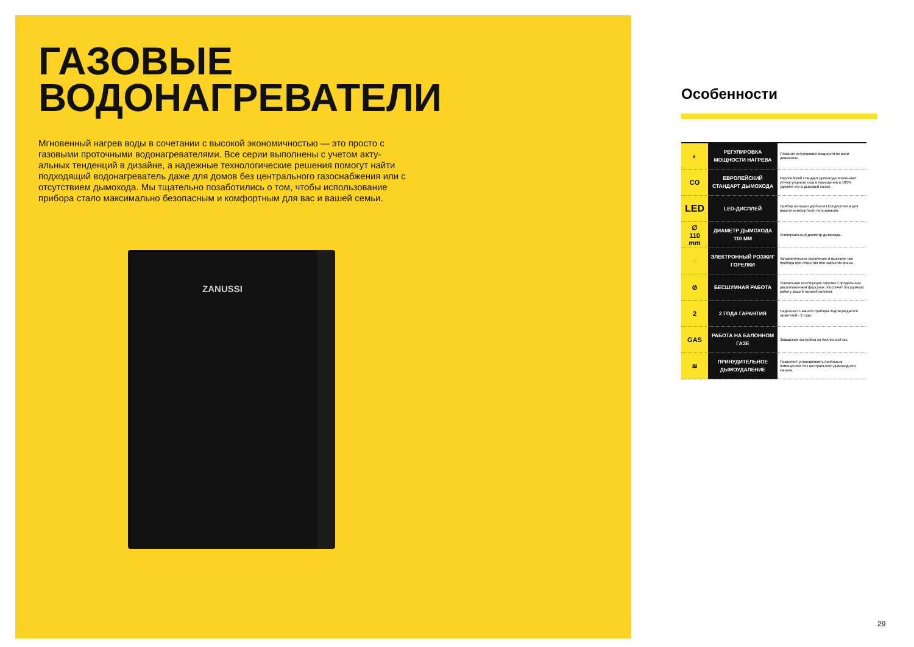ГАЗОВЫЕ
ВОДОНАГРЕВАТЕЛИ
Мгновенный нагрев воды в сочетании с высокой экономичностью — это просто с газовыми проточными водонагревателями. Все серии выполнены с учетом акту-альных тенденций в дизайне, а надежные технологические решения помогут найти подходящий водонагреватель даже для домов без центрального газоснабжения или с отсутствием дымохода. Мы тщательно позаботились о том, чтобы использование прибора стало максимально безопасным и комфортным для вас и вашей семьи.
ZANUSSI
Особенности
| ◐ | РЕГУЛИРОВКА МОЩНОСТИ НАГРЕВА | Плавная регулировка мощности во всем диапазоне. |
| CO | ЕВРОПЕЙСКИЙ СТАНДАРТ ДЫМОХОДА | Европейский стандарт дымохода исклю-чает утечку угарного газа в помещении и 100% удаляет его в дымовой канал. |
| LED | LED-ДИСПЛЕЙ | Прибор оснащен удобным LED-дисплеем для вашего комфортного пользования. |
| ∅ 110 mm | ДИАМЕТР ДЫМОХОДА 110 ММ | Универсальный диаметр дымохода. |
| ⚡ | ЭЛЕКТРОННЫЙ РОЗЖИГ ГОРЕЛКИ | Автоматическое включение и выключе-ние прибора при открытии или закрытии крана. |
| ⊘ | БЕСШУМНАЯ РАБОТА | Уникальная конструкция горелки с продольным расположением форсунок обеспечит бесшумную работу вашей газовой колонки. |
| 2 | 2 ГОДА ГАРАНТИЯ | Надежность вашего прибора подтверждается гарантией - 2 года. |
| GAS | РАБОТА НА БАЛОННОМ ГАЗЕ | Заводская настройка на баллонный газ. |
| ≋ | ПРИНУДИТЕЛЬНОЕ ДЫМОУДАЛЕНИЕ | Позволяет устанавливать приборы в помещениях без центрального дымоходного канала. |
29